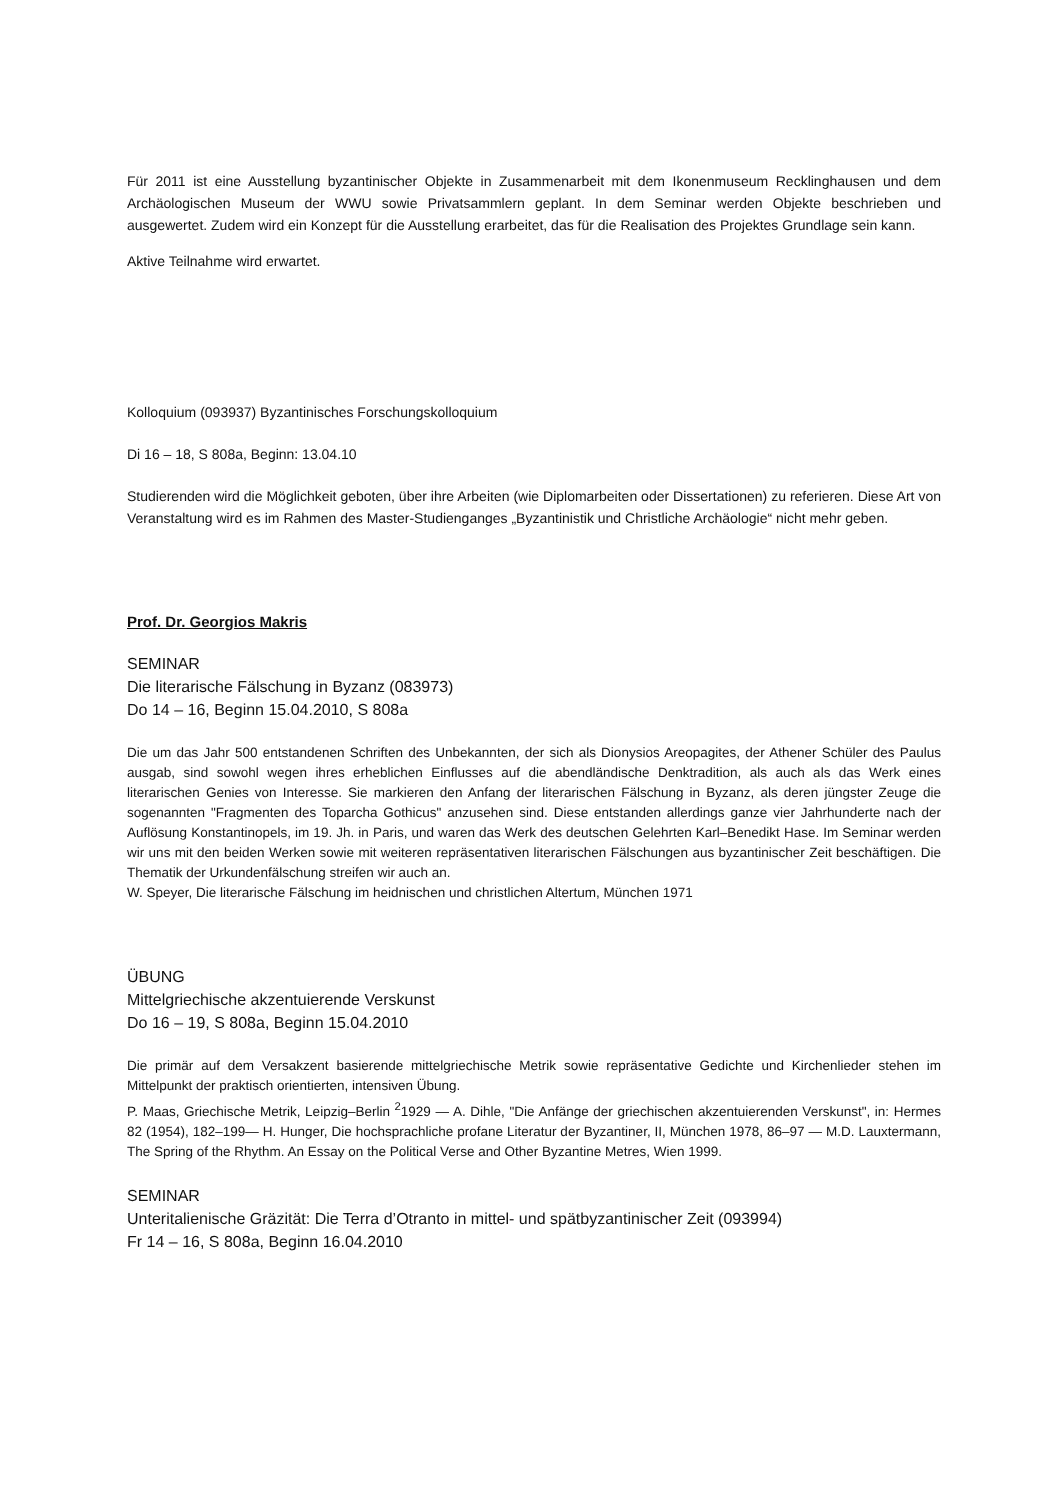Für 2011 ist eine Ausstellung byzantinischer Objekte in Zusammenarbeit mit dem Ikonenmuseum Recklinghausen und dem Archäologischen Museum der WWU sowie Privatsammlern geplant. In dem Seminar werden Objekte beschrieben und ausgewertet. Zudem wird ein Konzept für die Ausstellung erarbeitet, das für die Realisation des Projektes Grundlage sein kann.
Aktive Teilnahme wird erwartet.
Kolloquium (093937) Byzantinisches Forschungskolloquium
Di 16 – 18, S 808a, Beginn: 13.04.10
Studierenden wird die Möglichkeit geboten, über ihre Arbeiten (wie Diplomarbeiten oder Dissertationen) zu referieren. Diese Art von Veranstaltung wird es im Rahmen des Master-Studienganges „Byzantinistik und Christliche Archäologie“ nicht mehr geben.
Prof. Dr. Georgios Makris
SEMINAR
Die literarische Fälschung in Byzanz (083973)
Do 14 – 16, Beginn 15.04.2010, S 808a
Die um das Jahr 500 entstandenen Schriften des Unbekannten, der sich als Dionysios Areopagites, der Athener Schüler des Paulus ausgab, sind sowohl wegen ihres erheblichen Einflusses auf die abendländische Denktradition, als auch als das Werk eines literarischen Genies von Interesse. Sie markieren den Anfang der literarischen Fälschung in Byzanz, als deren jüngster Zeuge die sogenannten "Fragmenten des Toparcha Gothicus" anzusehen sind. Diese entstanden allerdings ganze vier Jahrhunderte nach der Auflösung Konstantinopels, im 19. Jh. in Paris, und waren das Werk des deutschen Gelehrten Karl–Benedikt Hase. Im Seminar werden wir uns mit den beiden Werken sowie mit weiteren repräsentativen literarischen Fälschungen aus byzantinischer Zeit beschäftigen. Die Thematik der Urkundenfälschung streifen wir auch an.
W. Speyer, Die literarische Fälschung im heidnischen und christlichen Altertum, München 1971
ÜBUNG
Mittelgriechische akzentuierende Verskunst
Do 16 – 19, S 808a, Beginn 15.04.2010
Die primär auf dem Versakzent basierende mittelgriechische Metrik sowie repräsentative Gedichte und Kirchenlieder stehen im Mittelpunkt der praktisch orientierten, intensiven Übung.
P. Maas, Griechische Metrik, Leipzig–Berlin <sup>2</sup>1929 — A. Dihle, "Die Anfänge der griechischen akzentuierenden Verskunst", in: Hermes 82 (1954), 182–199— H. Hunger, Die hochsprachliche profane Literatur der Byzantiner, II, München 1978, 86–97 — M.D. Lauxtermann, The Spring of the Rhythm. An Essay on the Political Verse and Other Byzantine Metres, Wien 1999.
SEMINAR
Unteritalienische Gräzität: Die Terra d’Otranto in mittel- und spätbyzantinischer Zeit (093994)
Fr 14 – 16, S 808a, Beginn 16.04.2010